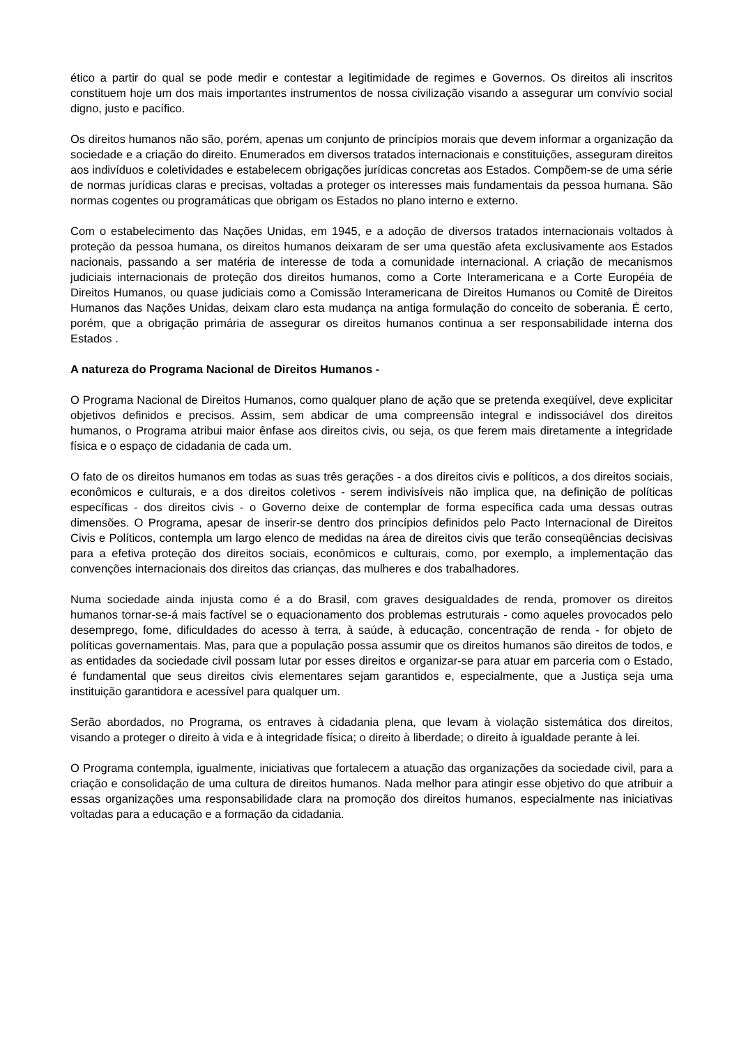ético a partir do qual se pode medir e contestar a legitimidade de regimes e Governos. Os direitos ali inscritos constituem hoje um dos mais importantes instrumentos de nossa civilização visando a assegurar um convívio social digno, justo e pacífico.
Os direitos humanos não são, porém, apenas um conjunto de princípios morais que devem informar a organização da sociedade e a criação do direito. Enumerados em diversos tratados internacionais e constituições, asseguram direitos aos indivíduos e coletividades e estabelecem obrigações jurídicas concretas aos Estados. Compõem-se de uma série de normas jurídicas claras e precisas, voltadas a proteger os interesses mais fundamentais da pessoa humana. São normas cogentes ou programáticas que obrigam os Estados no plano interno e externo.
Com o estabelecimento das Nações Unidas, em 1945, e a adoção de diversos tratados internacionais voltados à proteção da pessoa humana, os direitos humanos deixaram de ser uma questão afeta exclusivamente aos Estados nacionais, passando a ser matéria de interesse de toda a comunidade internacional. A criação de mecanismos judiciais internacionais de proteção dos direitos humanos, como a Corte Interamericana e a Corte Européia de Direitos Humanos, ou quase judiciais como a Comissão Interamericana de Direitos Humanos ou Comitê de Direitos Humanos das Nações Unidas, deixam claro esta mudança na antiga formulação do conceito de soberania. É certo, porém, que a obrigação primária de assegurar os direitos humanos continua a ser responsabilidade interna dos Estados .
A natureza do Programa Nacional de Direitos Humanos -
O Programa Nacional de Direitos Humanos, como qualquer plano de ação que se pretenda exeqüível, deve explicitar objetivos definidos e precisos. Assim, sem abdicar de uma compreensão integral e indissociável dos direitos humanos, o Programa atribui maior ênfase aos direitos civis, ou seja, os que ferem mais diretamente a integridade física e o espaço de cidadania de cada um.
O fato de os direitos humanos em todas as suas três gerações - a dos direitos civis e políticos, a dos direitos sociais, econômicos e culturais, e a dos direitos coletivos - serem indivisíveis não implica que, na definição de políticas específicas - dos direitos civis - o Governo deixe de contemplar de forma específica cada uma dessas outras dimensões. O Programa, apesar de inserir-se dentro dos princípios definidos pelo Pacto Internacional de Direitos Civis e Políticos, contempla um largo elenco de medidas na área de direitos civis que terão conseqüências decisivas para a efetiva proteção dos direitos sociais, econômicos e culturais, como, por exemplo, a implementação das convenções internacionais dos direitos das crianças, das mulheres e dos trabalhadores.
Numa sociedade ainda injusta como é a do Brasil, com graves desigualdades de renda, promover os direitos humanos tornar-se-á mais factível se o equacionamento dos problemas estruturais - como aqueles provocados pelo desemprego, fome, dificuldades do acesso à terra, à saúde, à educação, concentração de renda - for objeto de políticas governamentais. Mas, para que a população possa assumir que os direitos humanos são direitos de todos, e as entidades da sociedade civil possam lutar por esses direitos e organizar-se para atuar em parceria com o Estado, é fundamental que seus direitos civis elementares sejam garantidos e, especialmente, que a Justiça seja uma instituição garantidora e acessível para qualquer um.
Serão abordados, no Programa, os entraves à cidadania plena, que levam à violação sistemática dos direitos, visando a proteger o direito à vida e à integridade física; o direito à liberdade; o direito à igualdade perante à lei.
O Programa contempla, igualmente, iniciativas que fortalecem a atuação das organizações da sociedade civil, para a criação e consolidação de uma cultura de direitos humanos. Nada melhor para atingir esse objetivo do que atribuir a essas organizações uma responsabilidade clara na promoção dos direitos humanos, especialmente nas iniciativas voltadas para a educação e a formação da cidadania.